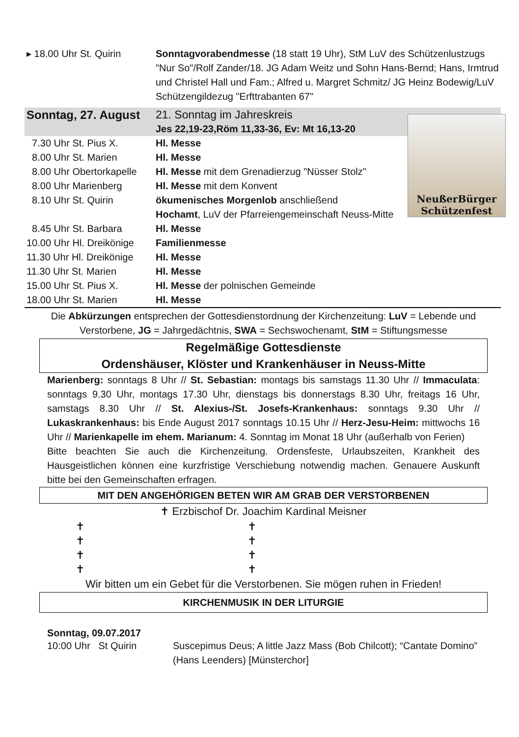NeußerBürger
Schützenfest
| ▸ 18.00 Uhr St. Quirin | Sonntagvorabendmesse (18 statt 19 Uhr), StM LuV des Schützenlustzugs "Nur So"/Rolf Zander/18. JG Adam Weitz und Sohn Hans-Bernd; Hans, Irmtrud und Christel Hall und Fam.; Alfred u. Margret Schmitz/ JG Heinz Bodewig/LuV Schützengildezug "Erfttrabanten 67" |
| Sonntag, 27. August | 21. Sonntag im Jahreskreis |
| | Jes 22,19-23,Röm 11,33-36, Ev: Mt 16,13-20 |
| 7.30 Uhr St. Pius X. | Hl. Messe |
| 8.00 Uhr St. Marien | Hl. Messe |
| 8.00 Uhr Obertorkapelle | Hl. Messe mit dem Grenadierzug "Nüsser Stolz" |
| 8.00 Uhr Marienberg | Hl. Messe mit dem Konvent |
| 8.10 Uhr St. Quirin | ökumenisches Morgenlob anschließend Hochamt , LuV der Pfarreiengemeinschaft Neuss-Mitte |
| 8.45 Uhr St. Barbara | Hl. Messe |
| 10.00 Uhr Hl. Dreikönige | Familienmesse |
| 11.30 Uhr Hl. Dreikönige | Hl. Messe |
| 11.30 Uhr St. Marien | Hl. Messe |
| 15.00 Uhr St. Pius X. | Hl. Messe der polnischen Gemeinde |
| 18.00 Uhr St. Marien | Hl. Messe |
Die Abkürzungen entsprechen der Gottesdienstordnung der Kirchenzeitung: LuV = Lebende und Verstorbene, JG = Jahrgedächtnis, SWA = Sechswochenamt, StM = Stiftungsmesse
Regelmäßige Gottesdienste
Ordenshäuser, Klöster und Krankenhäuser in Neuss-Mitte
Marienberg: sonntags 8 Uhr // St. Sebastian: montags bis samstags 11.30 Uhr // Immaculata: sonntags 9.30 Uhr, montags 17.30 Uhr, dienstags bis donnerstags 8.30 Uhr, freitags 16 Uhr, samstags 8.30 Uhr // St. Alexius-/St. Josefs-Krankenhaus: sonntags 9.30 Uhr // Lukaskrankenhaus: bis Ende August 2017 sonntags 10.15 Uhr // Herz-Jesu-Heim: mittwochs 16 Uhr // Marienkapelle im ehem. Marianum: 4. Sonntag im Monat 18 Uhr (außerhalb von Ferien)
Bitte beachten Sie auch die Kirchenzeitung. Ordensfeste, Urlaubszeiten, Krankheit des Hausgeistlichen können eine kurzfristige Verschiebung notwendig machen. Genauere Auskunft bitte bei den Gemeinschaften erfragen.
MIT DEN ANGEHÖRIGEN BETEN WIR AM GRAB DER VERSTORBENEN
✝ Erzbischof Dr. Joachim Kardinal Meisner
| ✝ | ✝ |
| ✝ | ✝ |
| ✝ | ✝ |
| ✝ | ✝ |
Wir bitten um ein Gebet für die Verstorbenen. Sie mögen ruhen in Frieden!
KIRCHENMUSIK IN DER LITURGIE
Sonntag, 09.07.2017
| 10:00 Uhr St Quirin | Suscepimus Deus; A little Jazz Mass (Bob Chilcott); “Cantate Domino” (Hans Leenders) [Münsterchor] |